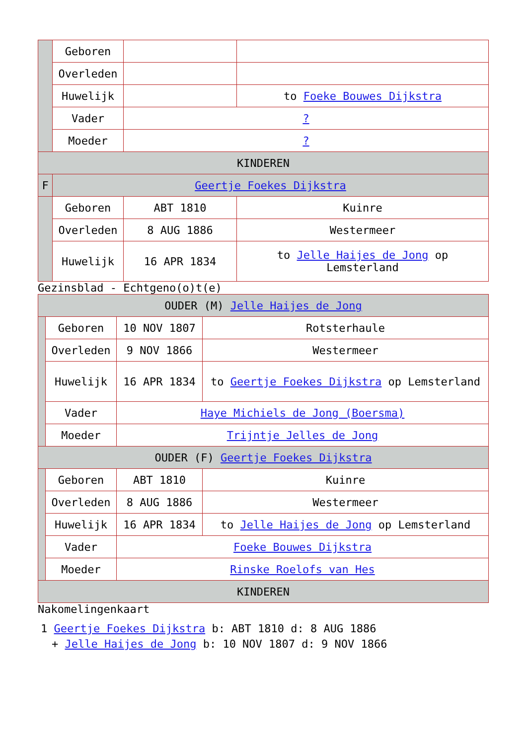| | Geboren | | |
| | Overleden | | |
| | Huwelijk | | to Foeke Bouwes Dijkstra |
| | Vader | ? | |
| | Moeder | ? | |
| KINDEREN | | | |
| F | Geertje Foekes Dijkstra | | |
| | Geboren | ABT 1810 | Kuinre |
| | Overleden | 8 AUG 1886 | Westermeer |
| | Huwelijk | 16 APR 1834 | to Jelle Haijes de Jong op Lemsterland |
Gezinsblad - Echtgeno(o)t(e)
| OUDER (M) Jelle Haijes de Jong | | | |
| | Geboren | 10 NOV 1807 | Rotsterhaule |
| | Overleden | 9 NOV 1866 | Westermeer |
| | Huwelijk | 16 APR 1834 | to Geertje Foekes Dijkstra op Lemsterland |
| | Vader | Haye Michiels de Jong (Boersma) | |
| | Moeder | Trijntje Jelles de Jong | |
| OUDER (F) Geertje Foekes Dijkstra | | | |
| | Geboren | ABT 1810 | Kuinre |
| | Overleden | 8 AUG 1886 | Westermeer |
| | Huwelijk | 16 APR 1834 | to Jelle Haijes de Jong op Lemsterland |
| | Vader | Foeke Bouwes Dijkstra | |
| | Moeder | Rinske Roelofs van Hes | |
| KINDEREN | | | |
Nakomelingenkaart
1 Geertje Foekes Dijkstra b: ABT 1810 d: 8 AUG 1886
+ Jelle Haijes de Jong b: 10 NOV 1807 d: 9 NOV 1866